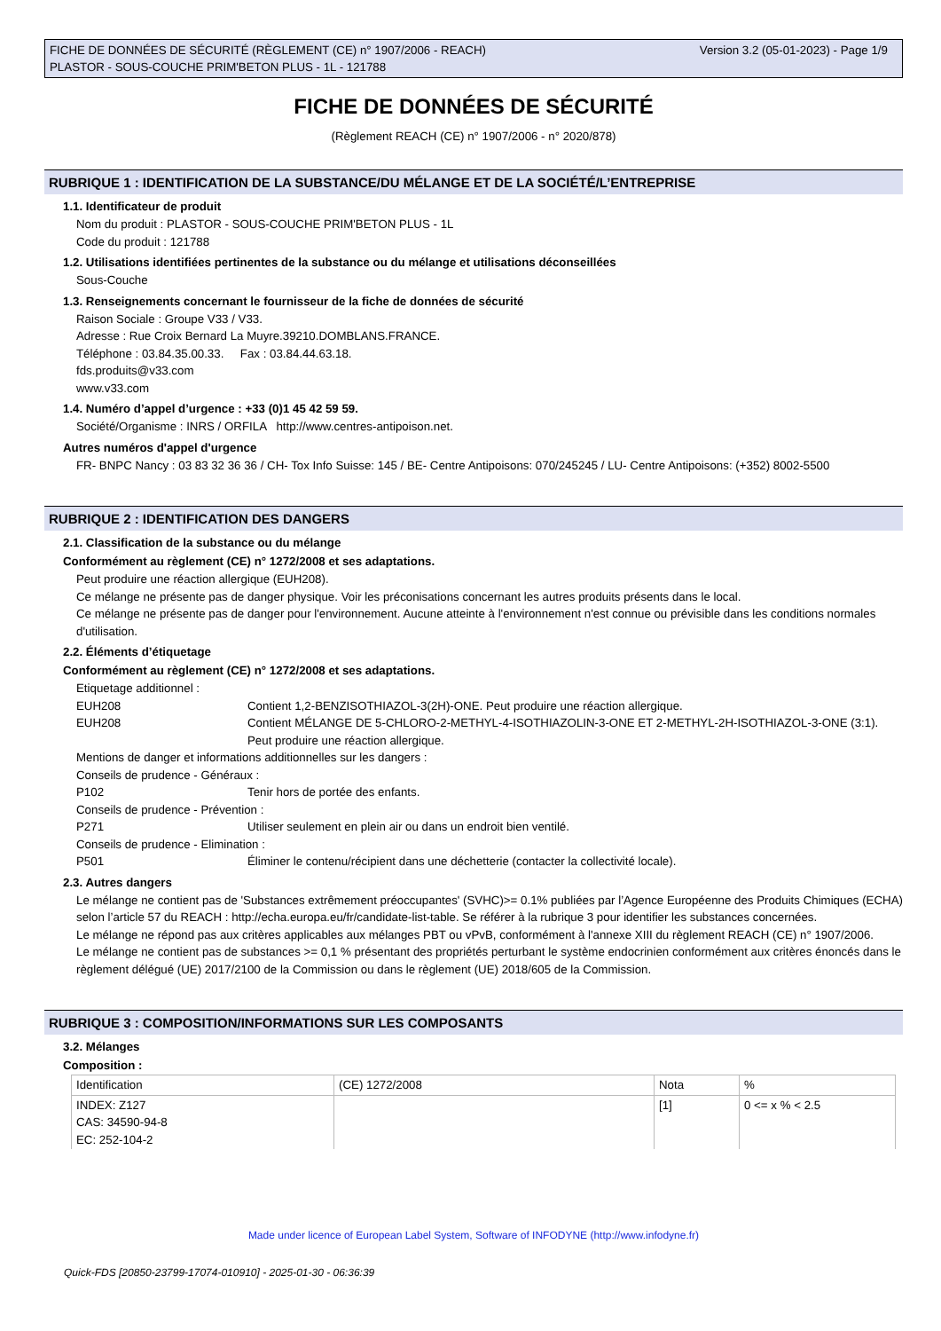FICHE DE DONNÉES DE SÉCURITÉ (RÈGLEMENT (CE) n° 1907/2006 - REACH)
PLASTOR - SOUS-COUCHE PRIM'BETON PLUS - 1L - 121788
Version 3.2 (05-01-2023) - Page 1/9
FICHE DE DONNÉES DE SÉCURITÉ
(Règlement REACH (CE) n° 1907/2006 - n° 2020/878)
RUBRIQUE 1 : IDENTIFICATION DE LA SUBSTANCE/DU MÉLANGE ET DE LA SOCIÉTÉ/L’ENTREPRISE
1.1. Identificateur de produit
Nom du produit : PLASTOR - SOUS-COUCHE PRIM'BETON PLUS - 1L
Code du produit : 121788
1.2. Utilisations identifiées pertinentes de la substance ou du mélange et utilisations déconseillées
Sous-Couche
1.3. Renseignements concernant le fournisseur de la fiche de données de sécurité
Raison Sociale : Groupe V33 / V33.
Adresse : Rue Croix Bernard La Muyre.39210.DOMBLANS.FRANCE.
Téléphone : 03.84.35.00.33. Fax : 03.84.44.63.18.
fds.produits@v33.com
www.v33.com
1.4. Numéro d’appel d’urgence : +33 (0)1 45 42 59 59.
Société/Organisme : INRS / ORFILA http://www.centres-antipoison.net.
Autres numéros d'appel d'urgence
FR- BNPC Nancy : 03 83 32 36 36 / CH- Tox Info Suisse: 145 / BE- Centre Antipoisons: 070/245245 / LU- Centre Antipoisons: (+352) 8002-5500
RUBRIQUE 2 : IDENTIFICATION DES DANGERS
2.1. Classification de la substance ou du mélange
Conformément au règlement (CE) n° 1272/2008 et ses adaptations.
Peut produire une réaction allergique (EUH208).
Ce mélange ne présente pas de danger physique. Voir les préconisations concernant les autres produits présents dans le local.
Ce mélange ne présente pas de danger pour l'environnement. Aucune atteinte à l'environnement n'est connue ou prévisible dans les conditions normales d'utilisation.
2.2. Éléments d’étiquetage
Conformément au règlement (CE) n° 1272/2008 et ses adaptations.
Etiquetage additionnel :
EUH208 Contient 1,2-BENZISOTHIAZOL-3(2H)-ONE. Peut produire une réaction allergique.
EUH208 Contient MÉLANGE DE 5-CHLORO-2-METHYL-4-ISOTHIAZOLIN-3-ONE ET 2-METHYL-2H-ISOTHIAZOL-3-ONE (3:1). Peut produire une réaction allergique.
Mentions de danger et informations additionnelles sur les dangers :
Conseils de prudence - Généraux :
P102 Tenir hors de portée des enfants.
Conseils de prudence - Prévention :
P271 Utiliser seulement en plein air ou dans un endroit bien ventilé.
Conseils de prudence - Elimination :
P501 Éliminer le contenu/récipient dans une déchetterie (contacter la collectivité locale).
2.3. Autres dangers
Le mélange ne contient pas de 'Substances extrêmement préoccupantes' (SVHC)>= 0.1% publiées par l’Agence Européenne des Produits Chimiques (ECHA) selon l’article 57 du REACH : http://echa.europa.eu/fr/candidate-list-table. Se référer à la rubrique 3 pour identifier les substances concernées.
Le mélange ne répond pas aux critères applicables aux mélanges PBT ou vPvB, conformément à l'annexe XIII du règlement REACH (CE) n° 1907/2006.
Le mélange ne contient pas de substances >= 0,1 % présentant des propriétés perturbant le système endocrinien conformément aux critères énoncés dans le règlement délégué (UE) 2017/2100 de la Commission ou dans le règlement (UE) 2018/605 de la Commission.
RUBRIQUE 3 : COMPOSITION/INFORMATIONS SUR LES COMPOSANTS
3.2. Mélanges
Composition :
| Identification | (CE) 1272/2008 | Nota | % |
| INDEX: Z127 CAS: 34590-94-8 EC: 252-104-2 | | [1] | 0 <= x % < 2.5 |
Made under licence of European Label System, Software of INFODYNE (http://www.infodyne.fr)
Quick-FDS [20850-23799-17074-010910] - 2025-01-30 - 06:36:39